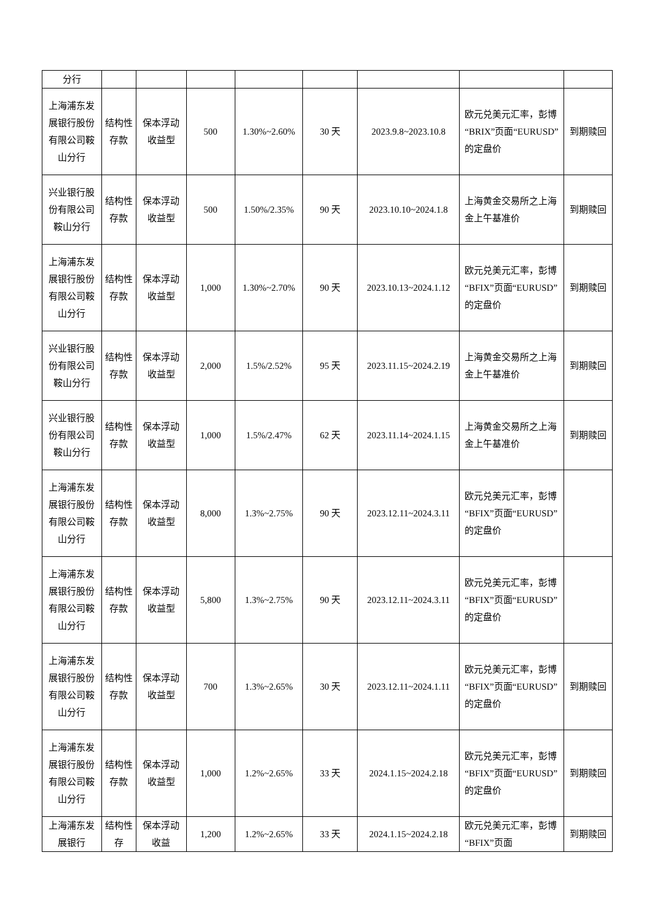| 分行 | | | | | | | | |
| 上海浦东发展银行股份有限公司鞍山分行 | 结构性存款 | 保本浮动收益型 | 500 | 1.30%~2.60% | 30 天 | 2023.9.8~2023.10.8 | 欧元兑美元汇率，彭博“BRIX”页面“EURUSD”的定盘价 | 到期赎回 |
| 兴业银行股份有限公司鞍山分行 | 结构性存款 | 保本浮动收益型 | 500 | 1.50%/2.35% | 90 天 | 2023.10.10~2024.1.8 | 上海黄金交易所之上海金上午基准价 | 到期赎回 |
| 上海浦东发展银行股份有限公司鞍山分行 | 结构性存款 | 保本浮动收益型 | 1,000 | 1.30%~2.70% | 90 天 | 2023.10.13~2024.1.12 | 欧元兑美元汇率，彭博“BFIX”页面“EURUSD”的定盘价 | 到期赎回 |
| 兴业银行股份有限公司鞍山分行 | 结构性存款 | 保本浮动收益型 | 2,000 | 1.5%/2.52% | 95 天 | 2023.11.15~2024.2.19 | 上海黄金交易所之上海金上午基准价 | 到期赎回 |
| 兴业银行股份有限公司鞍山分行 | 结构性存款 | 保本浮动收益型 | 1,000 | 1.5%/2.47% | 62 天 | 2023.11.14~2024.1.15 | 上海黄金交易所之上海金上午基准价 | 到期赎回 |
| 上海浦东发展银行股份有限公司鞍山分行 | 结构性存款 | 保本浮动收益型 | 8,000 | 1.3%~2.75% | 90 天 | 2023.12.11~2024.3.11 | 欧元兑美元汇率，彭博“BFIX”页面“EURUSD”的定盘价 | |
| 上海浦东发展银行股份有限公司鞍山分行 | 结构性存款 | 保本浮动收益型 | 5,800 | 1.3%~2.75% | 90 天 | 2023.12.11~2024.3.11 | 欧元兑美元汇率，彭博“BFIX”页面“EURUSD”的定盘价 | |
| 上海浦东发展银行股份有限公司鞍山分行 | 结构性存款 | 保本浮动收益型 | 700 | 1.3%~2.65% | 30 天 | 2023.12.11~2024.1.11 | 欧元兑美元汇率，彭博“BFIX”页面“EURUSD”的定盘价 | 到期赎回 |
| 上海浦东发展银行股份有限公司鞍山分行 | 结构性存款 | 保本浮动收益型 | 1,000 | 1.2%~2.65% | 33 天 | 2024.1.15~2024.2.18 | 欧元兑美元汇率，彭博“BFIX”页面“EURUSD”的定盘价 | 到期赎回 |
| 上海浦东发展银行 | 结构性存 | 保本浮动收益 | 1,200 | 1.2%~2.65% | 33 天 | 2024.1.15~2024.2.18 | 欧元兑美元汇率，彭博“BFIX”页面 | 到期赎回 |